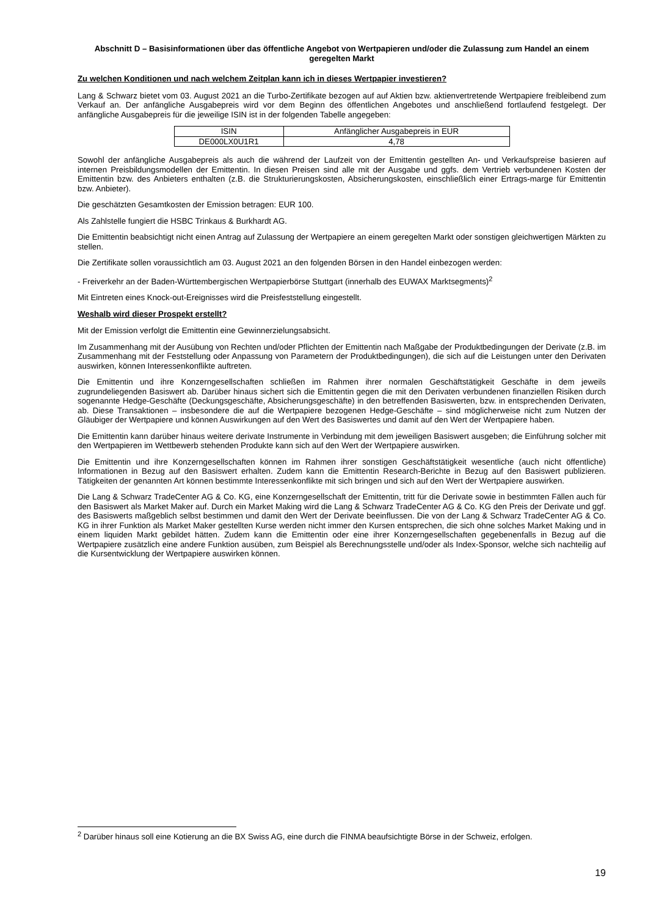Abschnitt D – Basisinformationen über das öffentliche Angebot von Wertpapieren und/oder die Zulassung zum Handel an einem geregelten Markt
Zu welchen Konditionen und nach welchem Zeitplan kann ich in dieses Wertpapier investieren?
Lang & Schwarz bietet vom 03. August 2021 an die Turbo-Zertifikate bezogen auf auf Aktien bzw. aktienvertretende Wertpapiere freibleibend zum Verkauf an. Der anfängliche Ausgabepreis wird vor dem Beginn des öffentlichen Angebotes und anschließend fortlaufend festgelegt. Der anfängliche Ausgabepreis für die jeweilige ISIN ist in der folgenden Tabelle angegeben:
| ISIN | Anfänglicher Ausgabepreis in EUR |
| DE000LX0U1R1 | 4,78 |
Sowohl der anfängliche Ausgabepreis als auch die während der Laufzeit von der Emittentin gestellten An- und Verkaufspreise basieren auf internen Preisbildungsmodellen der Emittentin. In diesen Preisen sind alle mit der Ausgabe und ggfs. dem Vertrieb verbundenen Kosten der Emittentin bzw. des Anbieters enthalten (z.B. die Strukturierungskosten, Absicherungskosten, einschließlich einer Ertrags-marge für Emittentin bzw. Anbieter).
Die geschätzten Gesamtkosten der Emission betragen: EUR 100.
Als Zahlstelle fungiert die HSBC Trinkaus & Burkhardt AG.
Die Emittentin beabsichtigt nicht einen Antrag auf Zulassung der Wertpapiere an einem geregelten Markt oder sonstigen gleichwertigen Märkten zu stellen.
Die Zertifikate sollen voraussichtlich am 03. August 2021 an den folgenden Börsen in den Handel einbezogen werden:
- Freiverkehr an der Baden-Württembergischen Wertpapierbörse Stuttgart (innerhalb des EUWAX Marktsegments)<sup>2</sup>
Mit Eintreten eines Knock-out-Ereignisses wird die Preisfeststellung eingestellt.
Weshalb wird dieser Prospekt erstellt?
Mit der Emission verfolgt die Emittentin eine Gewinnerzielungsabsicht.
Im Zusammenhang mit der Ausübung von Rechten und/oder Pflichten der Emittentin nach Maßgabe der Produktbedingungen der Derivate (z.B. im Zusammenhang mit der Feststellung oder Anpassung von Parametern der Produktbedingungen), die sich auf die Leistungen unter den Derivaten auswirken, können Interessenkonflikte auftreten.
Die Emittentin und ihre Konzerngesellschaften schließen im Rahmen ihrer normalen Geschäftstätigkeit Geschäfte in dem jeweils zugrundeliegenden Basiswert ab. Darüber hinaus sichert sich die Emittentin gegen die mit den Derivaten verbundenen finanziellen Risiken durch sogenannte Hedge-Geschäfte (Deckungsgeschäfte, Absicherungsgeschäfte) in den betreffenden Basiswerten, bzw. in entsprechenden Derivaten, ab. Diese Transaktionen – insbesondere die auf die Wertpapiere bezogenen Hedge-Geschäfte – sind möglicherweise nicht zum Nutzen der Gläubiger der Wertpapiere und können Auswirkungen auf den Wert des Basiswertes und damit auf den Wert der Wertpapiere haben.
Die Emittentin kann darüber hinaus weitere derivate Instrumente in Verbindung mit dem jeweiligen Basiswert ausgeben; die Einführung solcher mit den Wertpapieren im Wettbewerb stehenden Produkte kann sich auf den Wert der Wertpapiere auswirken.
Die Emittentin und ihre Konzerngesellschaften können im Rahmen ihrer sonstigen Geschäftstätigkeit wesentliche (auch nicht öffentliche) Informationen in Bezug auf den Basiswert erhalten. Zudem kann die Emittentin Research-Berichte in Bezug auf den Basiswert publizieren. Tätigkeiten der genannten Art können bestimmte Interessenkonflikte mit sich bringen und sich auf den Wert der Wertpapiere auswirken.
Die Lang & Schwarz TradeCenter AG & Co. KG, eine Konzerngesellschaft der Emittentin, tritt für die Derivate sowie in bestimmten Fällen auch für den Basiswert als Market Maker auf. Durch ein Market Making wird die Lang & Schwarz TradeCenter AG & Co. KG den Preis der Derivate und ggf. des Basiswerts maßgeblich selbst bestimmen und damit den Wert der Derivate beeinflussen. Die von der Lang & Schwarz TradeCenter AG & Co. KG in ihrer Funktion als Market Maker gestellten Kurse werden nicht immer den Kursen entsprechen, die sich ohne solches Market Making und in einem liquiden Markt gebildet hätten. Zudem kann die Emittentin oder eine ihrer Konzerngesellschaften gegebenenfalls in Bezug auf die Wertpapiere zusätzlich eine andere Funktion ausüben, zum Beispiel als Berechnungsstelle und/oder als Index-Sponsor, welche sich nachteilig auf die Kursentwicklung der Wertpapiere auswirken können.
<sup>2</sup> Darüber hinaus soll eine Kotierung an die BX Swiss AG, eine durch die FINMA beaufsichtigte Börse in der Schweiz, erfolgen.
19